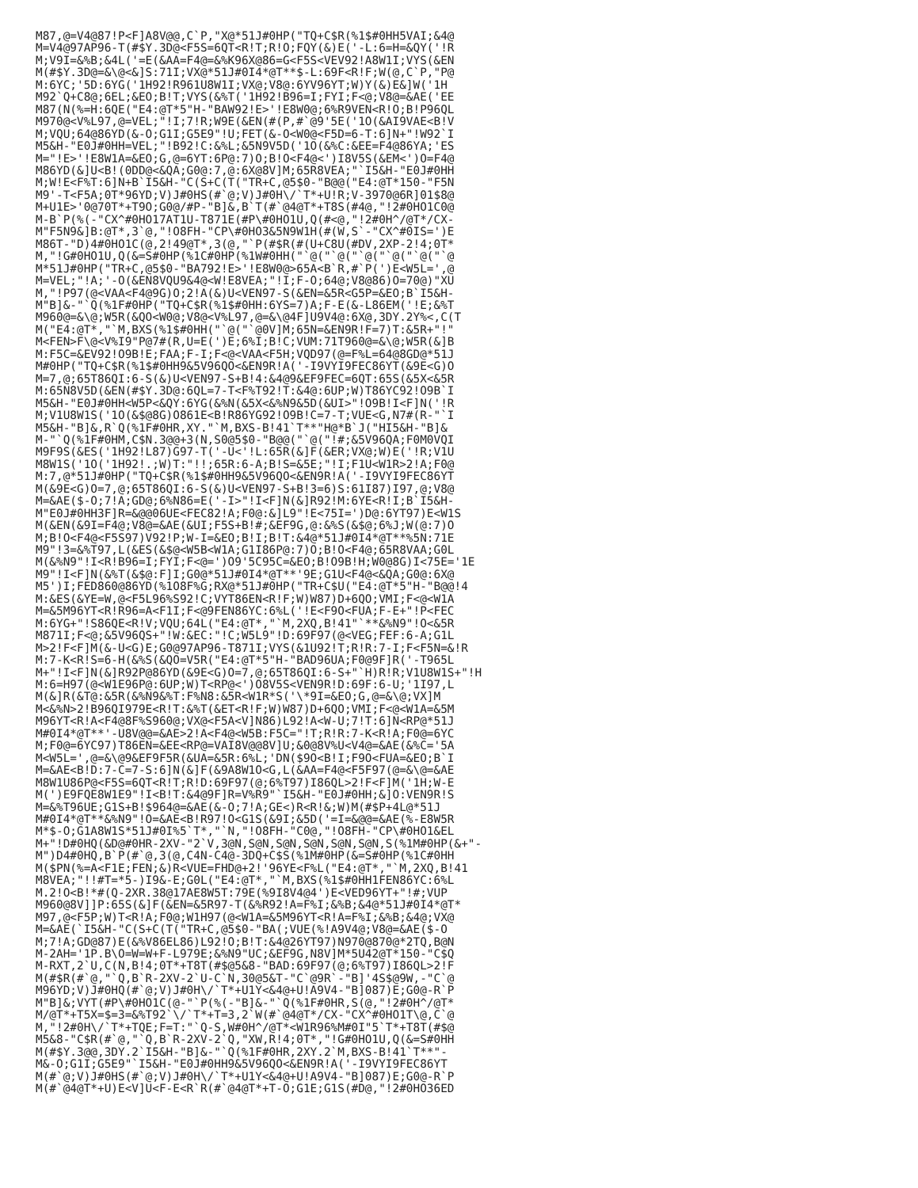M87,@=V4@87!P<F]A8V@@,C`P,"X@*51J#0HP("TQ+C$R(%1$#0HH5VAI;&4@
M=V4@97AP96-T(#$Y.3D@<F5S=6QT<R!T;R!O;FQY(&)E('-L:6=H=&QY('!R
M;V9I=&%B;&4L('=E(&AA=F4@=&%K96X@86=G<F5S<VEV92!A8W1I;VYS(&EN
M(#$Y.3D@=&\@<&]S:71I;VX@*51J#0I4*@T**$-L:69F<R!F;W(@,C`P,"P@
M:6YC;'5D:6YG('1H92!R961U8W1I;VX@;V8@:6YV96YT;W)Y(&)E&]W('1H
M92`Q+C8@;6EL;&EO;B!T;VYS(&%T('1H92!B96=I;FYI;F<@;V8@=&AE('EE
M87(N(%=H:6QE("E4:@T*5"H-"BAW92!E>'!E8W0@;6%R9VEN<R!O;B!P96QL
M970@<V%L97,@=VEL;"!I;7!R;W9E(&EN(#(P,#`@9'5E('1O(&AI9VAE<B!V
M;VQU;64@86YD(&-O;G1I;G5E9"!U;FET(&-O<W0@<F5D=6-T:6]N+"!W92`I
M5&H-"E0J#0HH=VEL;"!B92!C:&%L;&5N9V5D('1O(&%C:&EE=F4@86YA;'ES
M="!E>'!E8W1A=&EO;G,@=6YT:6P@:7)O;B!O<F4@<')I8V5S(&EM<')O=F4@
M86YD(&]U<B!(0DD@<&QA;G0@:7,@:6X@8V]M;65R8VEA;"`I5&H-"E0J#0HH
M;W!E<F%T:6]N+B`I5&H-"C(S+C(T("TR+C,@5$0-"B@@("E4:@T*150-"F5N
M9'-T<F5A;0T*96YD;V)J#0HS(#`@;V)J#0H\/`T*+U!R;V-3970@6R]01$8@
M+U1E>'0@70T*+T9O;G0@/#P-"B]&,B`T(#`@4@T*+T8S(#4@,"!2#0HO1C0@
M-B`P(%(-"CX^#0HO17AT1U-T871E(#P\#0HO1U,Q(#<@,"!2#0H^/@T*/CX-
M"F5N9&]B:@T*,3`@,"!O8FH-"CP\#0HO3&5N9W1H(#(W,S`-"CX^#0IS=')E
M86T-"D)4#0HO1C(@,2!49@T*,3(@,"`P(#$R(#(U+C8U(#DV,2XP-2!4;0T*
M,"!G#0HO1U,Q(&=S#0HP(%1C#0HP(%1W#0HH("`@("`@("`@("`@("`@("`@
M*51J#0HP("TR+C,@5$0-"BA792!E>'!E8W0@>65A<B`R,#`P(')E<W5L=',@
M=VEL;"!A;'-O(&EN8VQU9&4@<W!E8VEA;"!I;F-O;64@;V8@86)O=70@)"XU
M,"!P97(@<VAA<F4@9G)O;2!A(&)U<VEN97-S(&EN=&5R<G5P=&EO;B`I5&H-
M"B]&-"`Q(%1F#0HP("TQ+C$R(%1$#0HH:6YS=7)A;F-E(&-L86EM('!E;&%T
M960@=&\@;W5R(&QO<W0@;V8@<V%L97,@=&\@4F]U9V4@:6X@,3DY.2Y%<,C(T
M("E4:@T*,"`M,BXS(%1$#0HH("`@("`@0V]M;65N=&EN9R!F=7)T:&5R+"!"
M<FEN>F\@<V%I9"P@7#(R,U=E(')E;6%I;B!C;VUM:71T960@=&\@;W5R(&]B
M:F5C=&EV92!O9B!E;FAA;F-I;F<@<VAA<F5H;VQD97(@=F%L=64@8GD@*51J
M#0HP("TQ+C$R(%1$#0HH9&5V96QO<&EN9R!A('-I9VYI9FEC86YT(&9E<G)O
M=7,@;65T86QI:6-S(&)U<VEN97-S+B!4:&4@9&EF9FEC=6QT:65S(&5X<&5R
M:65N8V5D(&EN(#$Y.3D@:6QL=7-T<F%T92!T:&4@:6UP;W)T86YC92!O9B`I
M5&H-"E0J#0HH<W5P<&QY:6YG(&%N(&5X<&%N9&5D(&UI>"!O9B!I<F]N('!R
M;V1U8W1S('1O(&$@8G)O861E<B!R86YG92!O9B!C=7-T;VUE<G,N7#(R-"`I
M5&H-"B]&,R`Q(%1F#0HR,XY."`M,BXS-B!41`T**"H@*B`J("HI5&H-"B]&
M-"`Q(%1F#0HM,C$N.3@@+3(N,S0@5$0-"B@@("`@("!#;&5V96QA;F0M0VQI
M9F9S(&ES('1H92!L87)G97-T('-U<'!L:65R(&]F(&ER;VX@;W)E('!R;V1U
M8W1S('1O('1H92!.;W)T:"!!;65R:6-A;B!S=&5E;"!I;F1U<W1R>2!A;F0@
M:7,@*51J#0HP("TQ+C$R(%1$#0HH9&5V96QO<&EN9R!A('-I9VYI9FEC86YT
M(&9E<G)O=7,@;65T86QI:6-S(&)U<VEN97-S+B!3=6)S:61I87)I97,@;V8@
M=&AE($-O;7!A;GD@;6%N86=E('-I>"!I<F]N(&]R92!M:6YE<R!I;B`I5&H-
M"E0J#0HH3F]R=&@@06UE<FEC82!A;F0@:&]L9"!E<75I=')D@:6YT97)E<W1S
M(&EN(&9I=F4@;V8@=&AE(&UI;F5S+B!#;&EF9G,@:&%S(&$@;6%J;W(@:7)O
M;B!O<F4@<F5S97)V92!P;W-I=&EO;B!I;B!T:&4@*51J#0I4*@T**%5N:71E
M9"!3=&%T97,L(&ES(&$@<W5B<W1A;G1I86P@:7)O;B!O<F4@;65R8VAA;G0L
M(&%N9"!I<R!B96=I;FYI;F<@=')O9'5C95C=&EO;B!O9B!H;W0@8G)I<75E='1E
M9"!I<F]N(&%T(&$@:F]I;G0@*51J#0I4*@T**'9E;G1U<F4@<&QA;G0@:6X@
M5')I;FED860@86YD(%1O8F%G;RX@*51J#0HP("TR+C$U("E4:@T*5"H-"B@@!4
M:&ES(&YE=W,@<F5L96%S92!C;VYT86EN<R!F;W)W87)D+6QO;VMI;F<@<W1A
M=&5M96YT<R!R96=A<F1I;F<@9FEN86YC:6%L('!E<F9O<FUA;F-E+"!P<FEC
M:6YG+"!S86QE<R!V;VQU;64L("E4:@T*,"`M,2XQ,B!41"`**&%N9"!O<&5R
M871I;F<@;&5V96QS+"!W:&EC:"!C;W5L9"!D:69F97(@<VEG;FEF:6-A;G1L
M>2!F<F]M(&-U<G)E;G0@97AP96-T871I;VYS(&1U92!T;R!R:7-I;F<F5N=&!R
M:7-K<R!S=6-H(&%S(&QO=V5R("E4:@T*5"H-"BAD96UA;F0@9F]R('-T965L
M+"!I<F]N(&]R92P@86YD(&9E<G)O=7,@;65T86QI:6-S+"`H)R!R;V1U8W1S+"!H
M:6=H97(@<W1E96P@:6UP;W)T<RP@<')O8V5S<VEN9R!D:69F:6-U;'1I97,L
M(&]R(&T@:&5R(&%N9&%T:F%N8:&5R<W1R*S('\*9I=&EO;G,@=&\@;VX]M
M<&%N>2!B96QI979E<R!T:&%T(&ET<R!F;W)W87)D+6QO;VMI;F<@<W1A=&5M
M96YT<R!A<F4@8F%S960@;VX@<F5A<V]N86)L92!A<W-U;7!T:6]N<RP@*51J
M#0I4*@T**'-U8V@@=&AE>2!A<F4@<W5B:F5C="!T;R!R:7-K<R!A;F0@=6YC
M;F0@=6YC97)T86EN=&EE<RP@=VAI8V@@8V]U;&0@8V%U<V4@=&AE(&%C='5A
M<W5L=',@=&\@9&EF9F5R(&UA=&5R:6%L;'DN($9O<B!I;F9O<FUA=&EO;B`I
M=&AE<B!D:7-C=7-S:6]N(&]F(&9A8W1O<G,L(&AA=F4@<F5F97(@=&\@=&AE
M8W1U86P@<F5S=6QT<R!T;R!D:69F97(@;6%T97)I86QL>2!F<F]M('1H;W-E
M(')E9FQE8W1E9"!I<B!T:&4@9F]R=V%R9"`I5&H-"E0J#0HH;&]O:VEN9R!S
M=&%T96UE;G1S+B!$964@=&AE(&-O;7!A;GE<)R<R!&;W)M(#$P+4L@*51J
M#0I4*@T**&%N9"!O=&AE<B!R97!O<G1S(&9I;&5D('=I=&@@=&AE(%-E8W5R
M*$-O;G1A8W1S*51J#0I%5`T*,"`N,"!O8FH-"C0@,"!O8FH-"CP\#0HO1&EL
M+"!D#0HQ(&D@#0HR-2XV-"2`V,3@N,S@N,S@N,S@N,S@N,S@N,S(%1M#0HP(&+"-
M")D4#0HQ,B`P(#`@,3(@,C4N-C4@-3DQ+C$S(%1M#0HP(&=S#0HP(%1C#0HH
M($PN(%=A<F1E;FEN;&)R<VUE=FHD@+2!'96YE<F%L("E4:@T*,"`M,2XQ,B!41
M8VEA;"!!#T=*5-)I9&-E;G0L("E4:@T*,"`M,BXS(%1$#0HH1FEN86YC:6%L
M.2!O<B!*#(Q-2XR.38@17AE8W5T:79E(%9I8V4@4')E<VED96YT+"!#;VUP
M960@8V]]P:65S(&]F(&EN=&5R97-T(&%R92!A=F%I;&%B;&4@*51J#0I4*@T*
M97,@<F5P;W)T<R!A;F0@;W1H97(@<W1A=&5M96YT<R!A=F%I;&%B;&4@;VX@
M=&AE(`I5&H-"C(S+C(T("TR+C,@5$0-"BA(;VUE(%!A9V4@;V8@=&AE($-O
M;7!A;GD@87)E(&%V86EL86)L92!O;B!T:&4@26YT97)N970@870@*2TQ,B@N
M-2AH='1P.B\O=W=W+F-L979E;&%N9"UC;&EF9G,N8V]M*5U42@T*150-"C$Q
M-RXT,2`U,C(N,B!4;0T*+T8T(#$@5&8-"BAD:69F97(@;6%T97)I86QL>2!F
M(#$R(#`@,"`Q,B`R-2XV-2`U-C`N,30@5&T-"C`@9R`-"B]'4S$@9W,-"C`@
M96YD;V)J#0HQ(#`@;V)J#0H\/`T*+U1Y<&4@+U!A9V4-"B]087)E;G0@-R`P
M"B]&;VYT(#P\#0HO1C(@-"`P(%(-"B]&-"`Q(%1F#0HR,S(@,"!2#0H^/@T*
M/@T*+T5X=$=3=&%T92`\/`T*+T=3,2`W(#`@4@T*/CX-"CX^#0HO1T\@,C`@
M,"!2#0H\/`T*+TQE;F=T:"`Q-S,W#0H^/@T*<W1R96%M#0I"5`T*+T8T(#$@
M5&8-"C$R(#`@,"`Q,B`R-2XV-2`Q,"XW,R!4;0T*,"!G#0HO1U,Q(&=S#0HH
M(#$Y.3@@,3DY.2`I5&H-"B]&-"`Q(%1F#0HR,2XY.2`M,BXS-B!41`T**"-
M&-O;G1I;G5E9"`I5&H-"E0J#0HH9&5V96QO<&EN9R!A('-I9VYI9FEC86YT
M(#`@;V)J#0HS(#`@;V)J#0H\/`T*+U1Y<&4@+U!A9V4-"B]087)E;G0@-R`P
M(#`@4@T*+U)E<V]U<F-E<R`R(#`@4@T*+T-O;G1E;G1S(#D@,"!2#0HO36ED